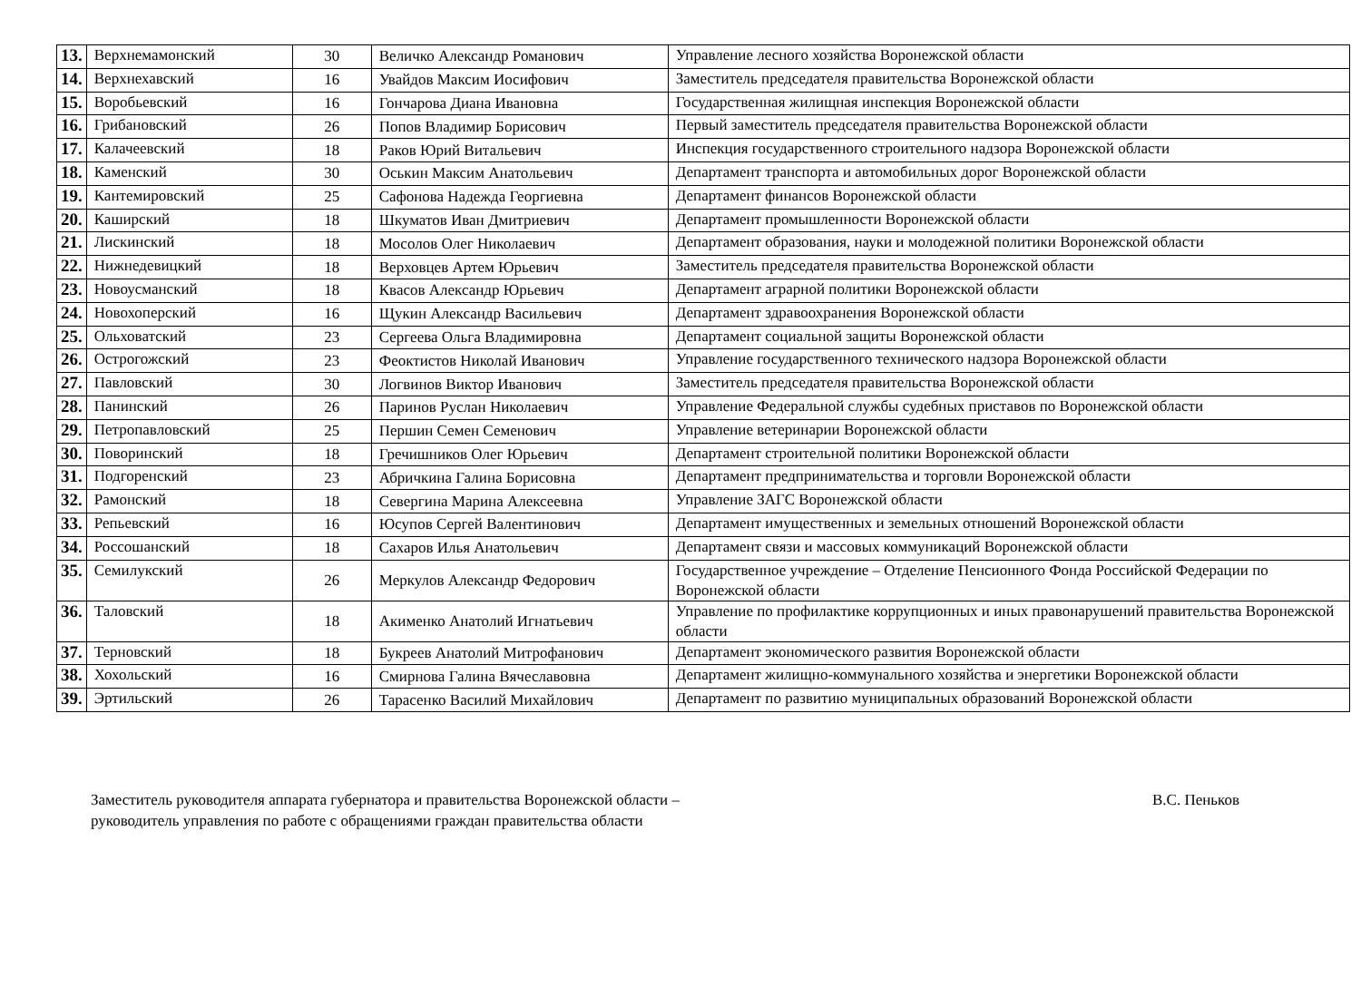| 13. | Верхнемамонский | 30 | Величко Александр Романович | Управление лесного хозяйства Воронежской области |
| 14. | Верхнехавский | 16 | Увайдов Максим Иосифович | Заместитель председателя правительства Воронежской области |
| 15. | Воробьевский | 16 | Гончарова Диана Ивановна | Государственная жилищная инспекция Воронежской области |
| 16. | Грибановский | 26 | Попов Владимир Борисович | Первый заместитель председателя правительства Воронежской области |
| 17. | Калачеевский | 18 | Раков Юрий Витальевич | Инспекция государственного строительного надзора Воронежской области |
| 18. | Каменский | 30 | Оськин Максим Анатольевич | Департамент транспорта и автомобильных дорог Воронежской области |
| 19. | Кантемировский | 25 | Сафонова Надежда Георгиевна | Департамент финансов Воронежской области |
| 20. | Каширский | 18 | Шкуматов Иван Дмитриевич | Департамент промышленности Воронежской области |
| 21. | Лискинский | 18 | Мосолов Олег Николаевич | Департамент образования, науки и молодежной политики Воронежской области |
| 22. | Нижнедевицкий | 18 | Верховцев Артем Юрьевич | Заместитель председателя правительства Воронежской области |
| 23. | Новоусманский | 18 | Квасов Александр Юрьевич | Департамент аграрной политики Воронежской области |
| 24. | Новохоперский | 16 | Щукин Александр Васильевич | Департамент здравоохранения Воронежской области |
| 25. | Ольховатский | 23 | Сергеева Ольга Владимировна | Департамент социальной защиты Воронежской области |
| 26. | Острогожский | 23 | Феоктистов Николай Иванович | Управление государственного технического надзора Воронежской области |
| 27. | Павловский | 30 | Логвинов Виктор Иванович | Заместитель председателя правительства Воронежской области |
| 28. | Панинский | 26 | Паринов Руслан Николаевич | Управление Федеральной службы судебных приставов по Воронежской области |
| 29. | Петропавловский | 25 | Першин Семен Семенович | Управление ветеринарии Воронежской области |
| 30. | Поворинский | 18 | Гречишников Олег Юрьевич | Департамент строительной политики Воронежской области |
| 31. | Подгоренский | 23 | Абричкина Галина Борисовна | Департамент предпринимательства и торговли Воронежской области |
| 32. | Рамонский | 18 | Севергина Марина Алексеевна | Управление ЗАГС Воронежской области |
| 33. | Репьевский | 16 | Юсупов Сергей Валентинович | Департамент имущественных и земельных отношений Воронежской области |
| 34. | Россошанский | 18 | Сахаров Илья Анатольевич | Департамент связи и массовых коммуникаций Воронежской области |
| 35. | Семилукский | 26 | Меркулов Александр Федорович | Государственное учреждение – Отделение Пенсионного Фонда Российской Федерации по Воронежской области |
| 36. | Таловский | 18 | Акименко Анатолий Игнатьевич | Управление по профилактике коррупционных и иных правонарушений правительства Воронежской области |
| 37. | Терновский | 18 | Букреев Анатолий Митрофанович | Департамент экономического развития Воронежской области |
| 38. | Хохольский | 16 | Смирнова Галина Вячеславовна | Департамент жилищно-коммунального хозяйства и энергетики Воронежской области |
| 39. | Эртильский | 26 | Тарасенко Василий Михайлович | Департамент по развитию муниципальных образований Воронежской области |
Заместитель руководителя аппарата губернатора и правительства Воронежской области –
руководитель управления по работе с обращениями граждан правительства области
В.С. Пеньков